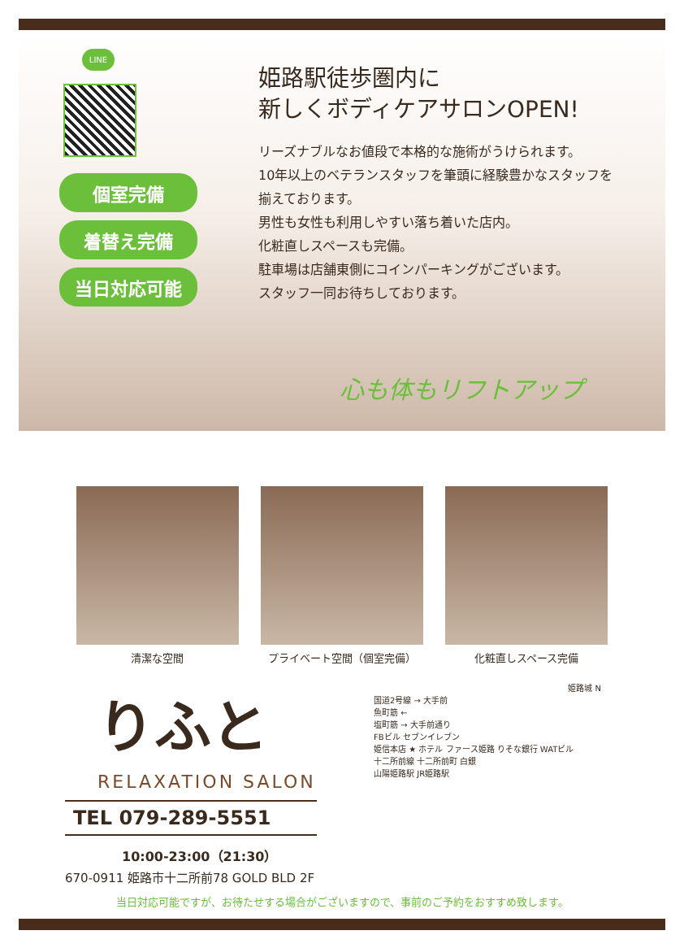LINE
個室完備
着替え完備
当日対応可能
姫路駅徒歩圏内に
新しくボディケアサロンOPEN!
リーズナブルなお値段で本格的な施術がうけられます。
10年以上のベテランスタッフを筆頭に経験豊かなスタッフを
揃えております。
男性も女性も利用しやすい落ち着いた店内。
化粧直しスペースも完備。
駐車場は店舗東側にコインパーキングがございます。
スタッフ一同お待ちしております。
心も体もリフトアップ
清潔な空間 プライベート空間（個室完備） 化粧直しスペース完備
りふと
RELAXATION SALON
TEL 079-289-5551
10:00-23:00（21:30）
670-0911 姫路市十二所前78 GOLD BLD 2F
姫路城 N
国道2号線 → 大手前
魚町筋 ←
塩町筋 → 大手前通り
FBビル セブンイレブン
姫信本店 ★ ホテル ファース姫路 りそな銀行 WATビル
十二所前線 十二所前町 白銀
山陽姫路駅 JR姫路駅
当日対応可能ですが、お待たせする場合がございますので、事前のご予約をおすすめ致します。